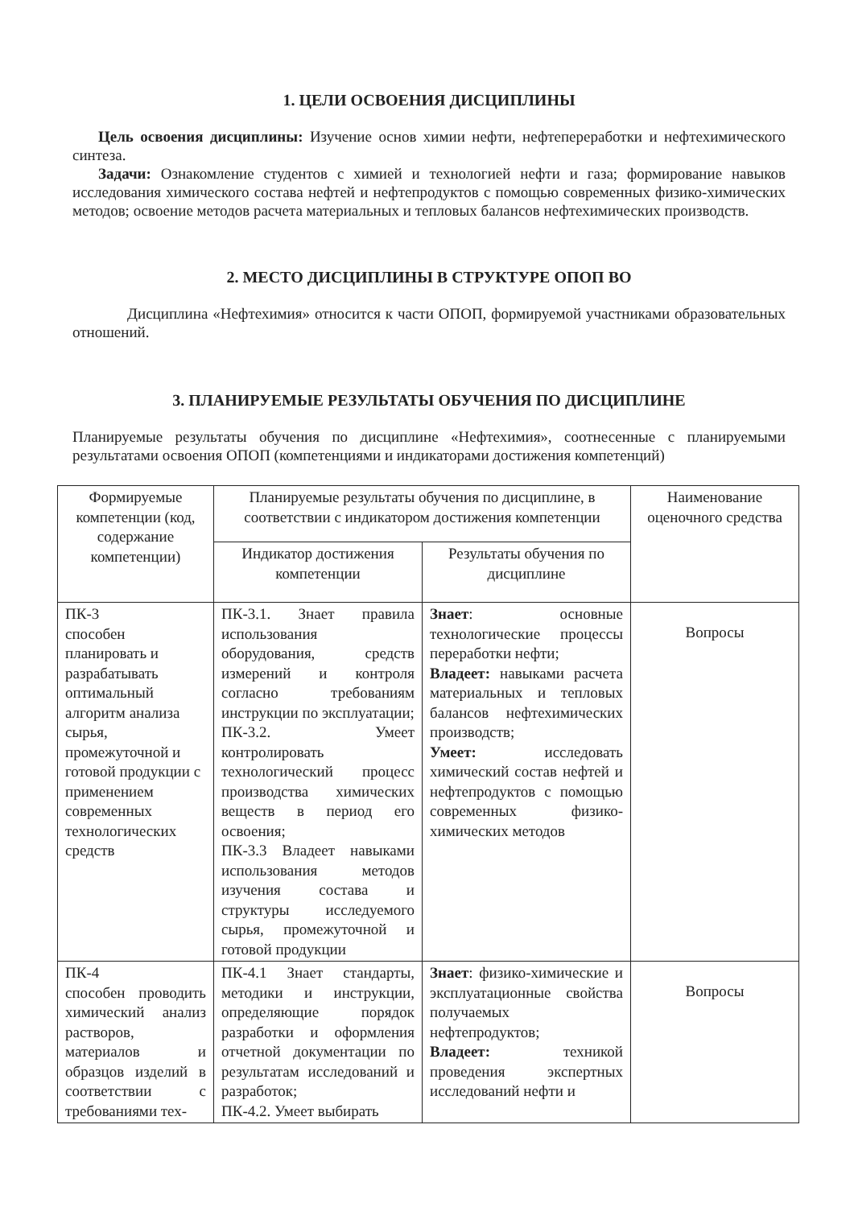1. ЦЕЛИ ОСВОЕНИЯ ДИСЦИПЛИНЫ
Цель освоения дисциплины: Изучение основ химии нефти, нефтепереработки и нефтехимического синтеза.
Задачи: Ознакомление студентов с химией и технологией нефти и газа; формирование навыков исследования химического состава нефтей и нефтепродуктов с помощью современных физико-химических методов; освоение методов расчета материальных и тепловых балансов нефтехимических производств.
2. МЕСТО ДИСЦИПЛИНЫ В СТРУКТУРЕ ОПОП ВО
Дисциплина «Нефтехимия» относится к части ОПОП, формируемой участниками образовательных отношений.
3. ПЛАНИРУЕМЫЕ РЕЗУЛЬТАТЫ ОБУЧЕНИЯ ПО ДИСЦИПЛИНЕ
Планируемые результаты обучения по дисциплине «Нефтехимия», соотнесенные с планируемыми результатами освоения ОПОП (компетенциями и индикаторами достижения компетенций)
| Формируемые компетенции (код, содержание компетенции) | Планируемые результаты обучения по дисциплине, в соответствии с индикатором достижения компетенции | | Наименование оценочного средства |
| --- | --- | --- | --- |
| | Индикатор достижения компетенции | Результаты обучения по дисциплине | |
| ПК-3 способен планировать и разрабатывать оптимальный алгоритм анализа сырья, промежуточной и готовой продукции с применением современных технологических средств | ПК-3.1. Знает правила использования оборудования, средств измерений и контроля согласно требованиям инструкции по эксплуатации; ПК-3.2. Умеет контролировать технологический процесс производства химических веществ в период его освоения; ПК-3.3 Владеет навыками использования методов изучения состава и структуры исследуемого сырья, промежуточной и готовой продукции | Знает : основные технологические процессы переработки нефти; Владеет: навыками расчета материальных и тепловых балансов нефтехимических производств; Умеет: исследовать химический состав нефтей и нефтепродуктов с помощью современных физико-химических методов | Вопросы |
| ПК-4 способен проводить химический анализ растворов, материалов и образцов изделий в соответствии с требованиями тех- | ПК-4.1 Знает стандарты, методики и инструкции, определяющие порядок разработки и оформления отчетной документации по результатам исследований и разработок; ПК-4.2. Умеет выбирать | Знает : физико-химические и эксплуатационные свойства получаемых нефтепродуктов; Владеет: техникой проведения экспертных исследований нефти и | Вопросы |